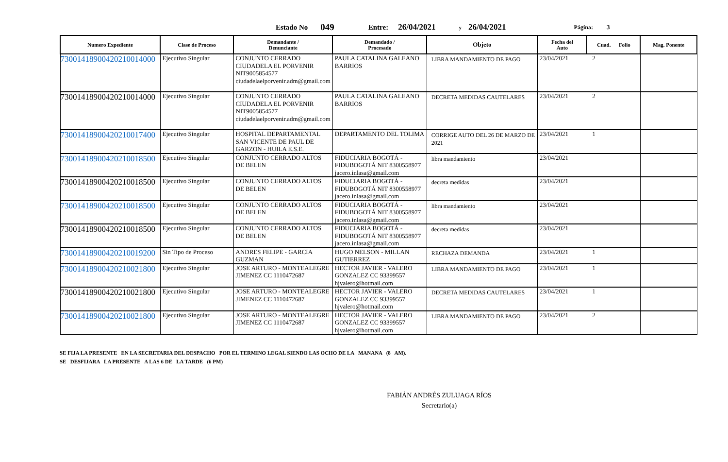Estado No 049 Entre: 26/04/2021 y 26/04/2021 Página: 3
| Numero Expediente | Clase de Proceso | Demandante / Denunciante | Demandado / Procesado | Objeto | Fecha del Auto | Cuad. Folio | Mag. Ponente |
| --- | --- | --- | --- | --- | --- | --- | --- |
| 73001418900420210014000 | Ejecutivo Singular | CONJUNTO CERRADO CIUDADELA EL PORVENIR NIT9005854577 ciudadelaelporvenir.adm@gmail.com | PAULA CATALINA GALEANO BARRIOS | LIBRA MANDAMIENTO DE PAGO | 23/04/2021 | 2 | |
| 73001418900420210014000 | Ejecutivo Singular | CONJUNTO CERRADO CIUDADELA EL PORVENIR NIT9005854577 ciudadelaelporvenir.adm@gmail.com | PAULA CATALINA GALEANO BARRIOS | DECRETA MEDIDAS CAUTELARES | 23/04/2021 | 2 | |
| 73001418900420210017400 | Ejecutivo Singular | HOSPITAL DEPARTAMENTAL SAN VICENTE DE PAUL DE GARZON - HUILA E.S.E. | DEPARTAMENTO DEL TOLIMA | CORRIGE AUTO DEL 26 DE MARZO DE 2021 | 23/04/2021 | 1 | |
| 73001418900420210018500 | Ejecutivo Singular | CONJUNTO CERRADO ALTOS DE BELEN | FIDUCIARIA BOGOTÁ - FIDUBOGOTÁ NIT 8300558977 jacero.inlasa@gmail.com | libra mandamiento | 23/04/2021 | | |
| 73001418900420210018500 | Ejecutivo Singular | CONJUNTO CERRADO ALTOS DE BELEN | FIDUCIARIA BOGOTÁ - FIDUBOGOTÁ NIT 8300558977 jacero.inlasa@gmail.com | decreta medidas | 23/04/2021 | | |
| 73001418900420210018500 | Ejecutivo Singular | CONJUNTO CERRADO ALTOS DE BELEN | FIDUCIARIA BOGOTÁ - FIDUBOGOTÁ NIT 8300558977 jacero.inlasa@gmail.com | libra mandamiento | 23/04/2021 | | |
| 73001418900420210018500 | Ejecutivo Singular | CONJUNTO CERRADO ALTOS DE BELEN | FIDUCIARIA BOGOTÁ - FIDUBOGOTÁ NIT 8300558977 jacero.inlasa@gmail.com | decreta medidas | 23/04/2021 | | |
| 73001418900420210019200 | Sin Tipo de Proceso | ANDRES FELIPE - GARCIA GUZMAN | HUGO NELSON - MILLAN GUTIERREZ | RECHAZA DEMANDA | 23/04/2021 | 1 | |
| 73001418900420210021800 | Ejecutivo Singular | JOSE ARTURO - MONTEALEGRE JIMENEZ CC 1110472687 | HECTOR JAVIER - VALERO GONZALEZ CC 93399557 hjvalero@hotmail.com | LIBRA MANDAMIENTO DE PAGO | 23/04/2021 | 1 | |
| 73001418900420210021800 | Ejecutivo Singular | JOSE ARTURO - MONTEALEGRE JIMENEZ CC 1110472687 | HECTOR JAVIER - VALERO GONZALEZ CC 93399557 hjvalero@hotmail.com | DECRETA MEDIDAS CAUTELARES | 23/04/2021 | 1 | |
| 73001418900420210021800 | Ejecutivo Singular | JOSE ARTURO - MONTEALEGRE JIMENEZ CC 1110472687 | HECTOR JAVIER - VALERO GONZALEZ CC 93399557 hjvalero@hotmail.com | LIBRA MANDAMIENTO DE PAGO | 23/04/2021 | 2 | |
SE FIJA LA PRESENTE EN LA SECRETARIA DEL DESPACHO POR EL TERMINO LEGAL SIENDO LAS OCHO DE LA MANANA (8 AM).
SE DESFIJARA LA PRESENTE A LAS 6 DE LA TARDE (6 PM)
FABIÁN ANDRÉS ZULUAGA RÍOS
Secretario(a)